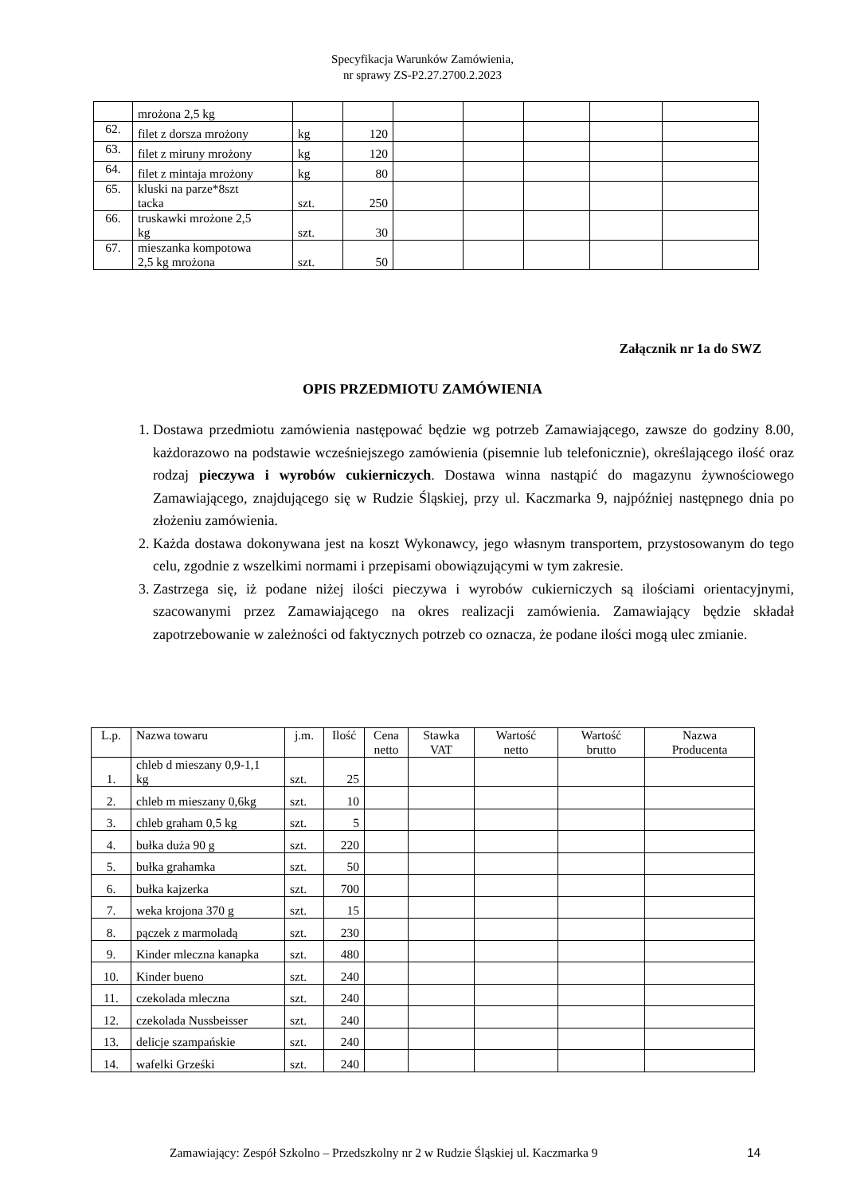Specyfikacja Warunków Zamówienia,
nr sprawy ZS-P2.27.2700.2.2023
| | mrożona 2,5 kg | | | | | | | |
| 62. | filet z dorsza mrożony | kg | 120 | | | | | |
| 63. | filet z miruny mrożony | kg | 120 | | | | | |
| 64. | filet z mintaja mrożony | kg | 80 | | | | | |
| 65. | kluski na parze*8szt tacka | szt. | 250 | | | | | |
| 66. | truskawki mrożone 2,5 kg | szt. | 30 | | | | | |
| 67. | mieszanka kompotowa 2,5 kg mrożona | szt. | 50 | | | | | |
Załącznik nr 1a do SWZ
OPIS PRZEDMIOTU ZAMÓWIENIA
1. Dostawa przedmiotu zamówienia następować będzie wg potrzeb Zamawiającego, zawsze do godziny 8.00, każdorazowo na podstawie wcześniejszego zamówienia (pisemnie lub telefonicznie), określającego ilość oraz rodzaj pieczywa i wyrobów cukierniczych. Dostawa winna nastąpić do magazynu żywnościowego Zamawiającego, znajdującego się w Rudzie Śląskiej, przy ul. Kaczmarka 9, najpóźniej następnego dnia po złożeniu zamówienia.
2. Każda dostawa dokonywana jest na koszt Wykonawcy, jego własnym transportem, przystosowanym do tego celu, zgodnie z wszelkimi normami i przepisami obowiązującymi w tym zakresie.
3. Zastrzega się, iż podane niżej ilości pieczywa i wyrobów cukierniczych są ilościami orientacyjnymi, szacowanymi przez Zamawiającego na okres realizacji zamówienia. Zamawiający będzie składał zapotrzebowanie w zależności od faktycznych potrzeb co oznacza, że podane ilości mogą ulec zmianie.
| L.p. | Nazwa towaru | j.m. | Ilość | Cena netto | Stawka VAT | Wartość netto | Wartość brutto | Nazwa Producenta |
| --- | --- | --- | --- | --- | --- | --- | --- | --- |
| 1. | chleb d mieszany 0,9-1,1 kg | szt. | 25 | | | | | |
| 2. | chleb m mieszany 0,6kg | szt. | 10 | | | | | |
| 3. | chleb graham 0,5 kg | szt. | 5 | | | | | |
| 4. | bułka duża 90 g | szt. | 220 | | | | | |
| 5. | bułka grahamka | szt. | 50 | | | | | |
| 6. | bułka kajzerka | szt. | 700 | | | | | |
| 7. | weka krojona 370 g | szt. | 15 | | | | | |
| 8. | pączek z marmoladą | szt. | 230 | | | | | |
| 9. | Kinder mleczna kanapka | szt. | 480 | | | | | |
| 10. | Kinder bueno | szt. | 240 | | | | | |
| 11. | czekolada mleczna | szt. | 240 | | | | | |
| 12. | czekolada Nussbeisser | szt. | 240 | | | | | |
| 13. | delicje szampańskie | szt. | 240 | | | | | |
| 14. | wafelki Grześki | szt. | 240 | | | | | |
Zamawiający: Zespół Szkolno – Przedszkolny nr 2 w Rudzie Śląskiej ul. Kaczmarka 9
14